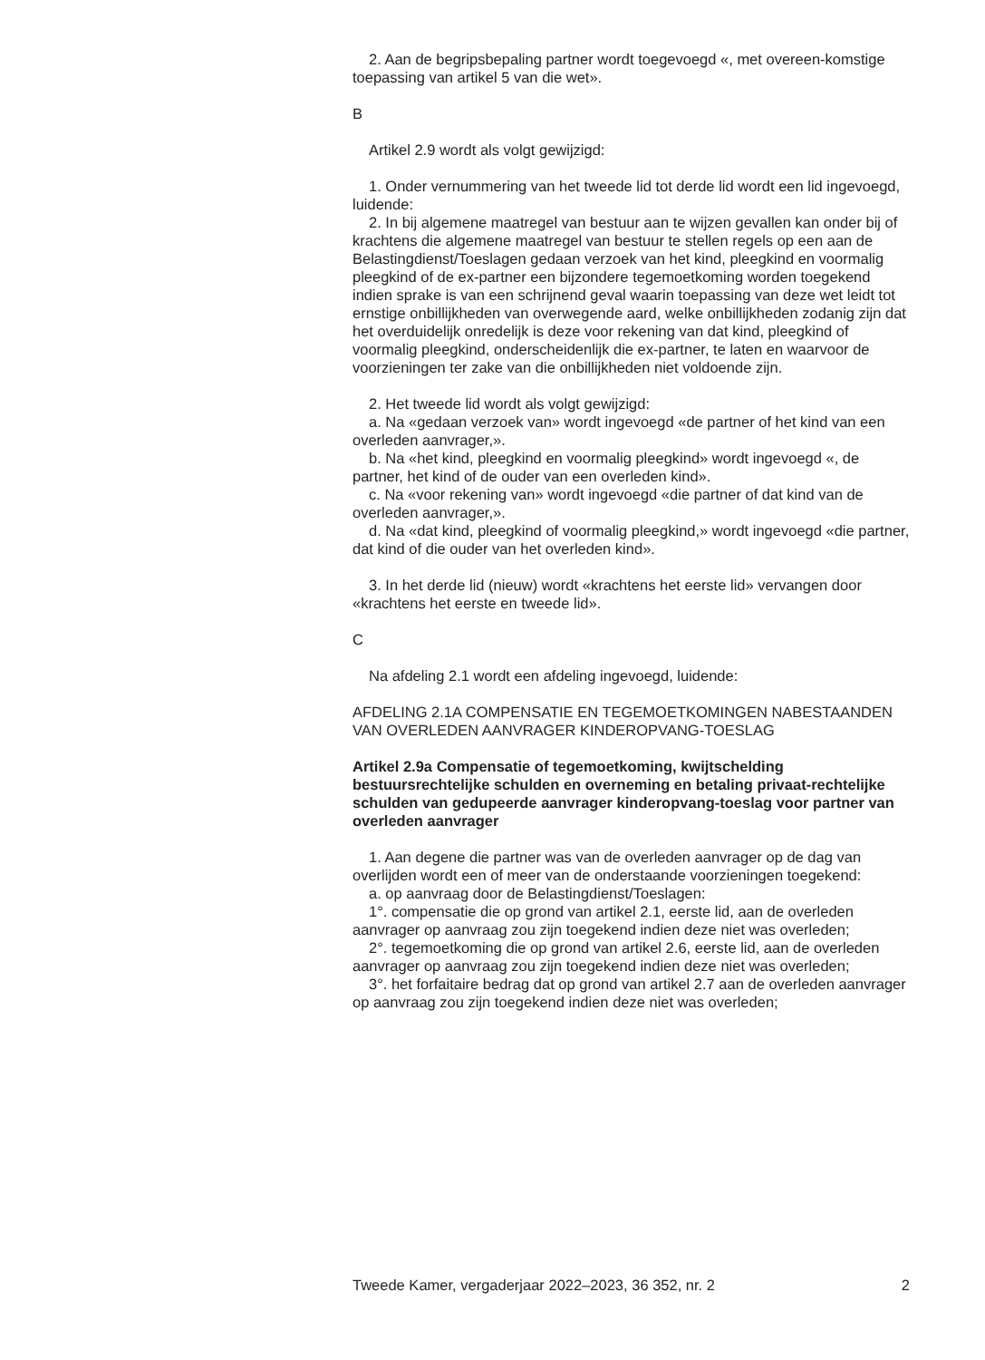2. Aan de begripsbepaling partner wordt toegevoegd «, met overeen-komstige toepassing van artikel 5 van die wet».
B
Artikel 2.9 wordt als volgt gewijzigd:
1. Onder vernummering van het tweede lid tot derde lid wordt een lid ingevoegd, luidende:
2. In bij algemene maatregel van bestuur aan te wijzen gevallen kan onder bij of krachtens die algemene maatregel van bestuur te stellen regels op een aan de Belastingdienst/Toeslagen gedaan verzoek van het kind, pleegkind en voormalig pleegkind of de ex-partner een bijzondere tegemoetkoming worden toegekend indien sprake is van een schrijnend geval waarin toepassing van deze wet leidt tot ernstige onbillijkheden van overwegende aard, welke onbillijkheden zodanig zijn dat het overduidelijk onredelijk is deze voor rekening van dat kind, pleegkind of voormalig pleegkind, onderscheidenlijk die ex-partner, te laten en waarvoor de voorzieningen ter zake van die onbillijkheden niet voldoende zijn.
2. Het tweede lid wordt als volgt gewijzigd:
a. Na «gedaan verzoek van» wordt ingevoegd «de partner of het kind van een overleden aanvrager,».
b. Na «het kind, pleegkind en voormalig pleegkind» wordt ingevoegd «, de partner, het kind of de ouder van een overleden kind».
c. Na «voor rekening van» wordt ingevoegd «die partner of dat kind van de overleden aanvrager,».
d. Na «dat kind, pleegkind of voormalig pleegkind,» wordt ingevoegd «die partner, dat kind of die ouder van het overleden kind».
3. In het derde lid (nieuw) wordt «krachtens het eerste lid» vervangen door «krachtens het eerste en tweede lid».
C
Na afdeling 2.1 wordt een afdeling ingevoegd, luidende:
AFDELING 2.1A COMPENSATIE EN TEGEMOETKOMINGEN NABESTAANDEN VAN OVERLEDEN AANVRAGER KINDEROPVANG-TOESLAG
Artikel 2.9a Compensatie of tegemoetkoming, kwijtschelding bestuursrechtelijke schulden en overneming en betaling privaat-rechtelijke schulden van gedupeerde aanvrager kinderopvang-toeslag voor partner van overleden aanvrager
1. Aan degene die partner was van de overleden aanvrager op de dag van overlijden wordt een of meer van de onderstaande voorzieningen toegekend:
a. op aanvraag door de Belastingdienst/Toeslagen:
1°. compensatie die op grond van artikel 2.1, eerste lid, aan de overleden aanvrager op aanvraag zou zijn toegekend indien deze niet was overleden;
2°. tegemoetkoming die op grond van artikel 2.6, eerste lid, aan de overleden aanvrager op aanvraag zou zijn toegekend indien deze niet was overleden;
3°. het forfaitaire bedrag dat op grond van artikel 2.7 aan de overleden aanvrager op aanvraag zou zijn toegekend indien deze niet was overleden;
Tweede Kamer, vergaderjaar 2022–2023, 36 352, nr. 2 2